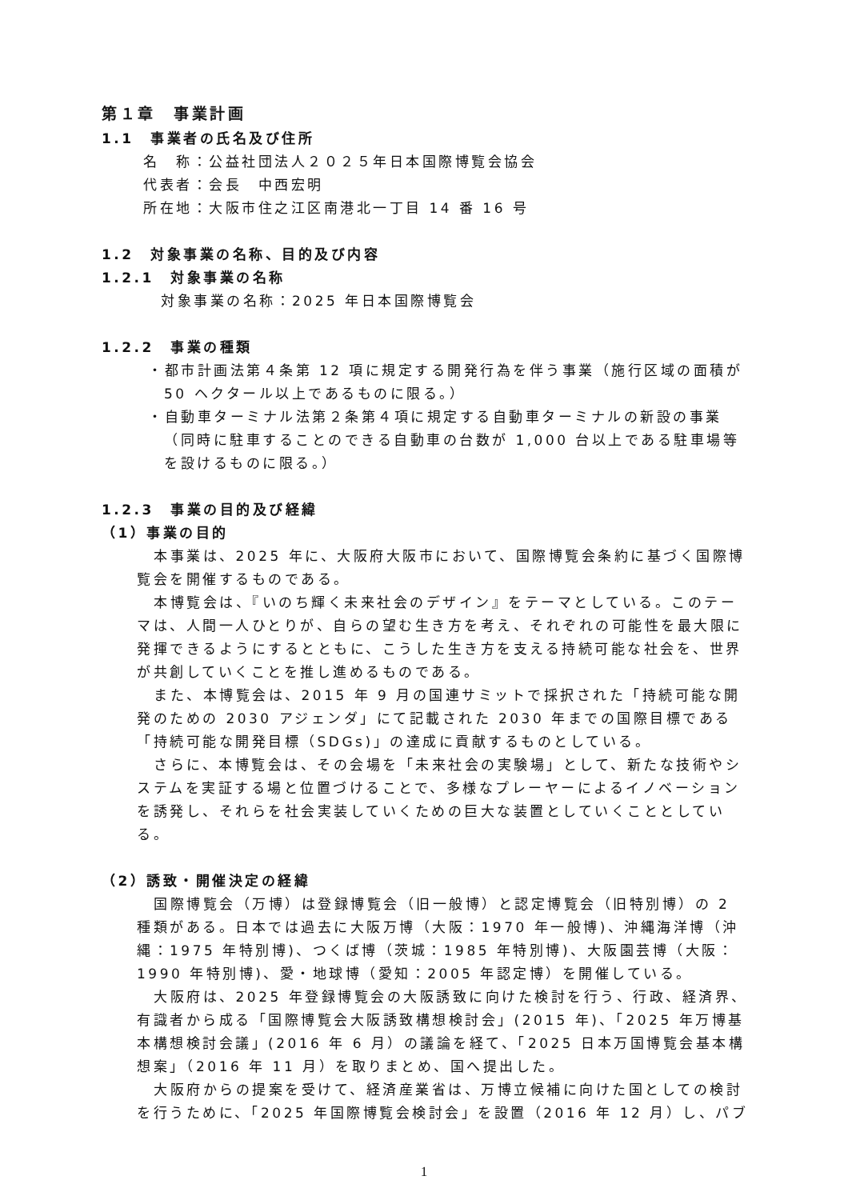第１章　事業計画
1.1　事業者の氏名及び住所
名　称：公益社団法人２０２５年日本国際博覧会協会
代表者：会長　中西宏明
所在地：大阪市住之江区南港北一丁目 14 番 16 号
1.2　対象事業の名称、目的及び内容
1.2.1　対象事業の名称
対象事業の名称：2025 年日本国際博覧会
1.2.2　事業の種類
・都市計画法第４条第 12 項に規定する開発行為を伴う事業（施行区域の面積が 50 ヘクタール以上であるものに限る。）
・自動車ターミナル法第２条第４項に規定する自動車ターミナルの新設の事業（同時に駐車することのできる自動車の台数が 1,000 台以上である駐車場等を設けるものに限る。）
1.2.3　事業の目的及び経緯
（1）事業の目的
本事業は、2025 年に、大阪府大阪市において、国際博覧会条約に基づく国際博覧会を開催するものである。
本博覧会は、『いのち輝く未来社会のデザイン』をテーマとしている。このテーマは、人間一人ひとりが、自らの望む生き方を考え、それぞれの可能性を最大限に発揮できるようにするとともに、こうした生き方を支える持続可能な社会を、世界が共創していくことを推し進めるものである。
また、本博覧会は、2015 年 9 月の国連サミットで採択された「持続可能な開発のための 2030 アジェンダ」にて記載された 2030 年までの国際目標である「持続可能な開発目標（SDGs)」の達成に貢献するものとしている。
さらに、本博覧会は、その会場を「未来社会の実験場」として、新たな技術やシステムを実証する場と位置づけることで、多様なプレーヤーによるイノベーションを誘発し、それらを社会実装していくための巨大な装置としていくこととしている。
（2）誘致・開催決定の経緯
国際博覧会（万博）は登録博覧会（旧一般博）と認定博覧会（旧特別博）の 2 種類がある。日本では過去に大阪万博（大阪：1970 年一般博)、沖縄海洋博（沖縄：1975 年特別博)、つくば博（茨城：1985 年特別博)、大阪園芸博（大阪：1990 年特別博)、愛・地球博（愛知：2005 年認定博）を開催している。
大阪府は、2025 年登録博覧会の大阪誘致に向けた検討を行う、行政、経済界、有識者から成る「国際博覧会大阪誘致構想検討会」(2015 年)、「2025 年万博基本構想検討会議」(2016 年 6 月）の議論を経て、「2025 日本万国博覧会基本構想案」（2016 年 11 月）を取りまとめ、国へ提出した。
大阪府からの提案を受けて、経済産業省は、万博立候補に向けた国としての検討を行うために、「2025 年国際博覧会検討会」を設置（2016 年 12 月）し、パブ
1